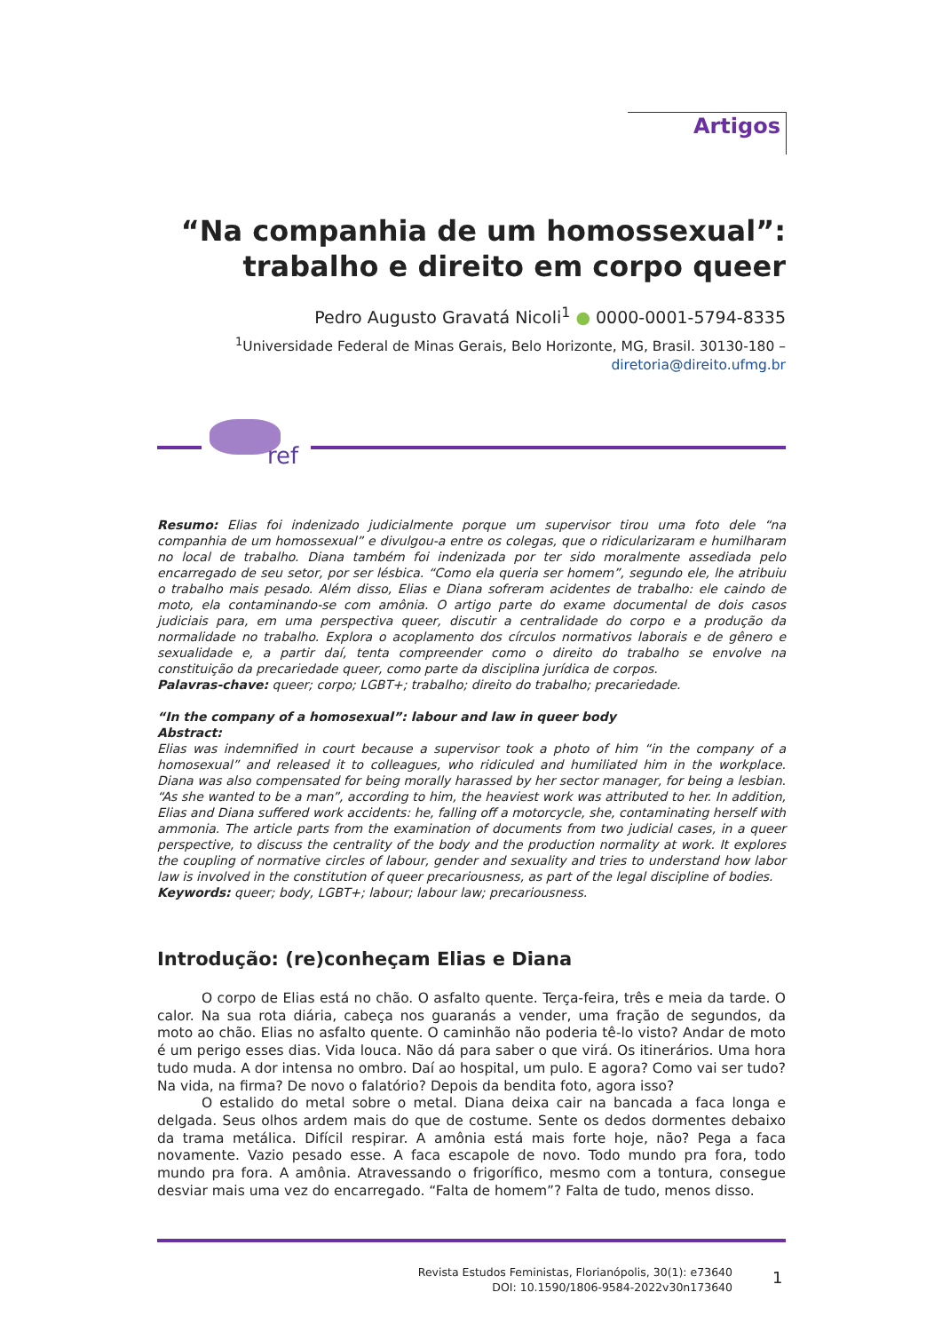Artigos
“Na companhia de um homossexual”: trabalho e direito em corpo queer
Pedro Augusto Gravatá Nicoli<sup>1</sup> ● 0000-0001-5794-8335
<sup>1</sup> Universidade Federal de Minas Gerais, Belo Horizonte, MG, Brasil. 30130-180 –
diretoria@direito.ufmg.br
ref
Resumo: Elias foi indenizado judicialmente porque um supervisor tirou uma foto dele “na companhia de um homossexual” e divulgou-a entre os colegas, que o ridicularizaram e humilharam no local de trabalho. Diana também foi indenizada por ter sido moralmente assediada pelo encarregado de seu setor, por ser lésbica. “Como ela queria ser homem”, segundo ele, lhe atribuiu o trabalho mais pesado. Além disso, Elias e Diana sofreram acidentes de trabalho: ele caindo de moto, ela contaminando-se com amônia. O artigo parte do exame documental de dois casos judiciais para, em uma perspectiva queer, discutir a centralidade do corpo e a produção da normalidade no trabalho. Explora o acoplamento dos círculos normativos laborais e de gênero e sexualidade e, a partir daí, tenta compreender como o direito do trabalho se envolve na constituição da precariedade queer, como parte da disciplina jurídica de corpos.
Palavras-chave: queer; corpo; LGBT+; trabalho; direito do trabalho; precariedade.
“In the company of a homosexual”: labour and law in queer body
Abstract:
Elias was indemnified in court because a supervisor took a photo of him “in the company of a homosexual” and released it to colleagues, who ridiculed and humiliated him in the workplace. Diana was also compensated for being morally harassed by her sector manager, for being a lesbian. “As she wanted to be a man”, according to him, the heaviest work was attributed to her. In addition, Elias and Diana suffered work accidents: he, falling off a motorcycle, she, contaminating herself with ammonia. The article parts from the examination of documents from two judicial cases, in a queer perspective, to discuss the centrality of the body and the production normality at work. It explores the coupling of normative circles of labour, gender and sexuality and tries to understand how labor law is involved in the constitution of queer precariousness, as part of the legal discipline of bodies.
Keywords: queer; body, LGBT+; labour; labour law; precariousness.
Introdução: (re)conheçam Elias e Diana
O corpo de Elias está no chão. O asfalto quente. Terça-feira, três e meia da tarde. O calor. Na sua rota diária, cabeça nos guaranás a vender, uma fração de segundos, da moto ao chão. Elias no asfalto quente. O caminhão não poderia tê-lo visto? Andar de moto é um perigo esses dias. Vida louca. Não dá para saber o que virá. Os itinerários. Uma hora tudo muda. A dor intensa no ombro. Daí ao hospital, um pulo. E agora? Como vai ser tudo? Na vida, na firma? De novo o falatório? Depois da bendita foto, agora isso?
O estalido do metal sobre o metal. Diana deixa cair na bancada a faca longa e delgada. Seus olhos ardem mais do que de costume. Sente os dedos dormentes debaixo da trama metálica. Difícil respirar. A amônia está mais forte hoje, não? Pega a faca novamente. Vazio pesado esse. A faca escapole de novo. Todo mundo pra fora, todo mundo pra fora. A amônia. Atravessando o frigorífico, mesmo com a tontura, consegue desviar mais uma vez do encarregado. “Falta de homem”? Falta de tudo, menos disso.
Revista Estudos Feministas, Florianópolis, 30(1): e73640
DOI: 10.1590/1806-9584-2022v30n173640
1